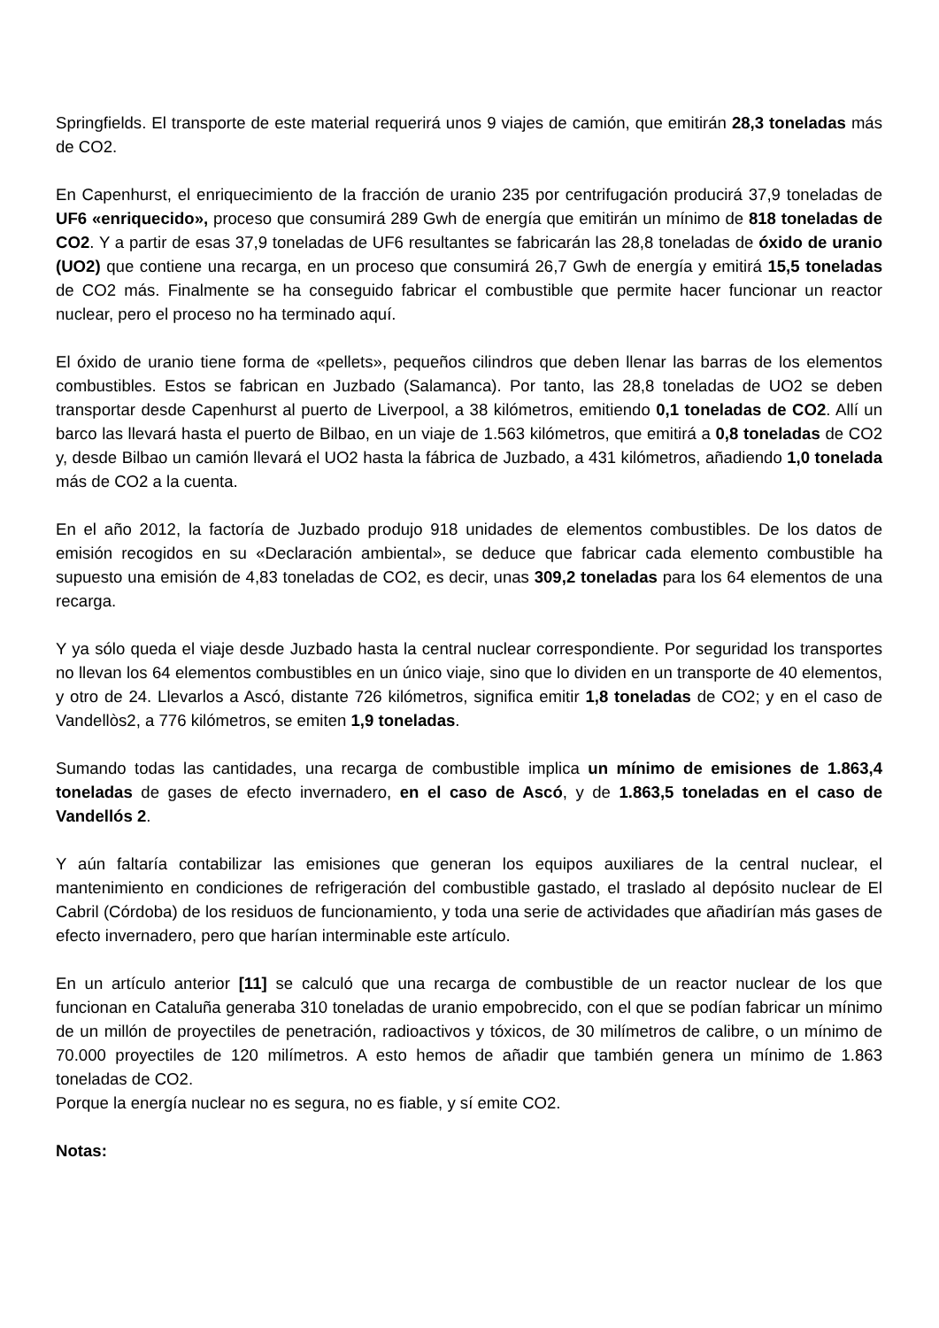Springfields. El transporte de este material requerirá unos 9 viajes de camión, que emitirán 28,3 toneladas más de CO2.
En Capenhurst, el enriquecimiento de la fracción de uranio 235 por centrifugación producirá 37,9 toneladas de UF6 «enriquecido», proceso que consumirá 289 Gwh de energía que emitirán un mínimo de 818 toneladas de CO2. Y a partir de esas 37,9 toneladas de UF6 resultantes se fabricarán las 28,8 toneladas de óxido de uranio (UO2) que contiene una recarga, en un proceso que consumirá 26,7 Gwh de energía y emitirá 15,5 toneladas de CO2 más. Finalmente se ha conseguido fabricar el combustible que permite hacer funcionar un reactor nuclear, pero el proceso no ha terminado aquí.
El óxido de uranio tiene forma de «pellets», pequeños cilindros que deben llenar las barras de los elementos combustibles. Estos se fabrican en Juzbado (Salamanca). Por tanto, las 28,8 toneladas de UO2 se deben transportar desde Capenhurst al puerto de Liverpool, a 38 kilómetros, emitiendo 0,1 toneladas de CO2. Allí un barco las llevará hasta el puerto de Bilbao, en un viaje de 1.563 kilómetros, que emitirá a 0,8 toneladas de CO2 y, desde Bilbao un camión llevará el UO2 hasta la fábrica de Juzbado, a 431 kilómetros, añadiendo 1,0 tonelada más de CO2 a la cuenta.
En el año 2012, la factoría de Juzbado produjo 918 unidades de elementos combustibles. De los datos de emisión recogidos en su «Declaración ambiental», se deduce que fabricar cada elemento combustible ha supuesto una emisión de 4,83 toneladas de CO2, es decir, unas 309,2 toneladas para los 64 elementos de una recarga.
Y ya sólo queda el viaje desde Juzbado hasta la central nuclear correspondiente. Por seguridad los transportes no llevan los 64 elementos combustibles en un único viaje, sino que lo dividen en un transporte de 40 elementos, y otro de 24. Llevarlos a Ascó, distante 726 kilómetros, significa emitir 1,8 toneladas de CO2; y en el caso de Vandellòs2, a 776 kilómetros, se emiten 1,9 toneladas.
Sumando todas las cantidades, una recarga de combustible implica un mínimo de emisiones de 1.863,4 toneladas de gases de efecto invernadero, en el caso de Ascó, y de 1.863,5 toneladas en el caso de Vandellós 2.
Y aún faltaría contabilizar las emisiones que generan los equipos auxiliares de la central nuclear, el mantenimiento en condiciones de refrigeración del combustible gastado, el traslado al depósito nuclear de El Cabril (Córdoba) de los residuos de funcionamiento, y toda una serie de actividades que añadirían más gases de efecto invernadero, pero que harían interminable este artículo.
En un artículo anterior [11] se calculó que una recarga de combustible de un reactor nuclear de los que funcionan en Cataluña generaba 310 toneladas de uranio empobrecido, con el que se podían fabricar un mínimo de un millón de proyectiles de penetración, radioactivos y tóxicos, de 30 milímetros de calibre, o un mínimo de 70.000 proyectiles de 120 milímetros. A esto hemos de añadir que también genera un mínimo de 1.863 toneladas de CO2.
Porque la energía nuclear no es segura, no es fiable, y sí emite CO2.
Notas: